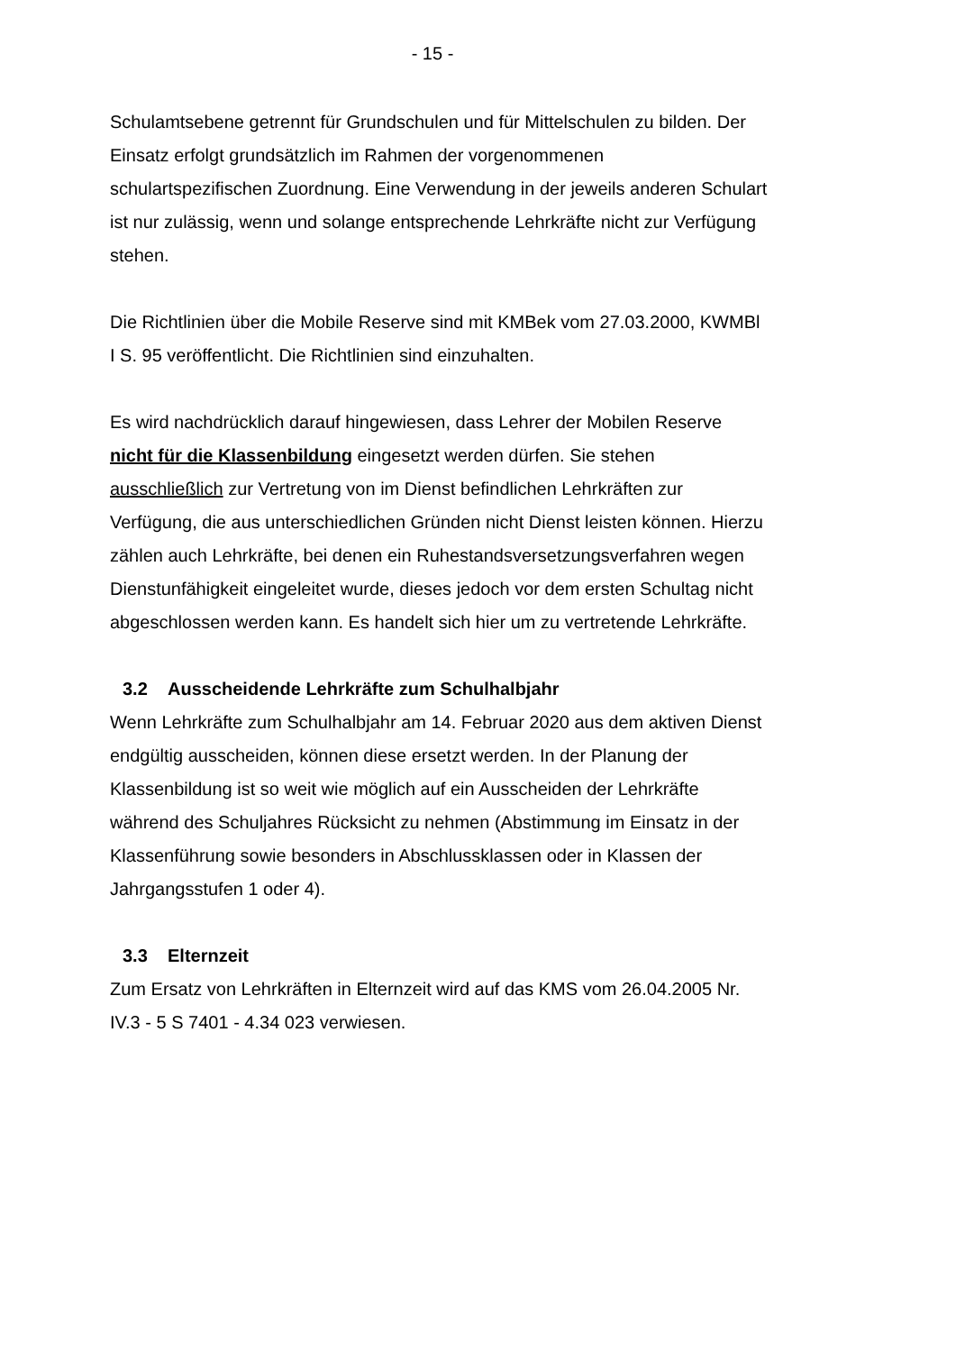- 15 -
Schulamtsebene getrennt für Grundschulen und für Mittelschulen zu bilden. Der Einsatz erfolgt grundsätzlich im Rahmen der vorgenommenen schulartspezifischen Zuordnung. Eine Verwendung in der jeweils anderen Schulart ist nur zulässig, wenn und solange entsprechende Lehrkräfte nicht zur Verfügung stehen.
Die Richtlinien über die Mobile Reserve sind mit KMBek vom 27.03.2000, KWMBl I S. 95 veröffentlicht. Die Richtlinien sind einzuhalten.
Es wird nachdrücklich darauf hingewiesen, dass Lehrer der Mobilen Reserve nicht für die Klassenbildung eingesetzt werden dürfen. Sie stehen ausschließlich zur Vertretung von im Dienst befindlichen Lehrkräften zur Verfügung, die aus unterschiedlichen Gründen nicht Dienst leisten können. Hierzu zählen auch Lehrkräfte, bei denen ein Ruhestandsversetzungsverfahren wegen Dienstunfähigkeit eingeleitet wurde, dieses jedoch vor dem ersten Schultag nicht abgeschlossen werden kann. Es handelt sich hier um zu vertretende Lehrkräfte.
3.2 Ausscheidende Lehrkräfte zum Schulhalbjahr
Wenn Lehrkräfte zum Schulhalbjahr am 14. Februar 2020 aus dem aktiven Dienst endgültig ausscheiden, können diese ersetzt werden. In der Planung der Klassenbildung ist so weit wie möglich auf ein Ausscheiden der Lehrkräfte während des Schuljahres Rücksicht zu nehmen (Abstimmung im Einsatz in der Klassenführung sowie besonders in Abschlussklassen oder in Klassen der Jahrgangsstufen 1 oder 4).
3.3 Elternzeit
Zum Ersatz von Lehrkräften in Elternzeit wird auf das KMS vom 26.04.2005 Nr. IV.3 - 5 S 7401 - 4.34 023 verwiesen.